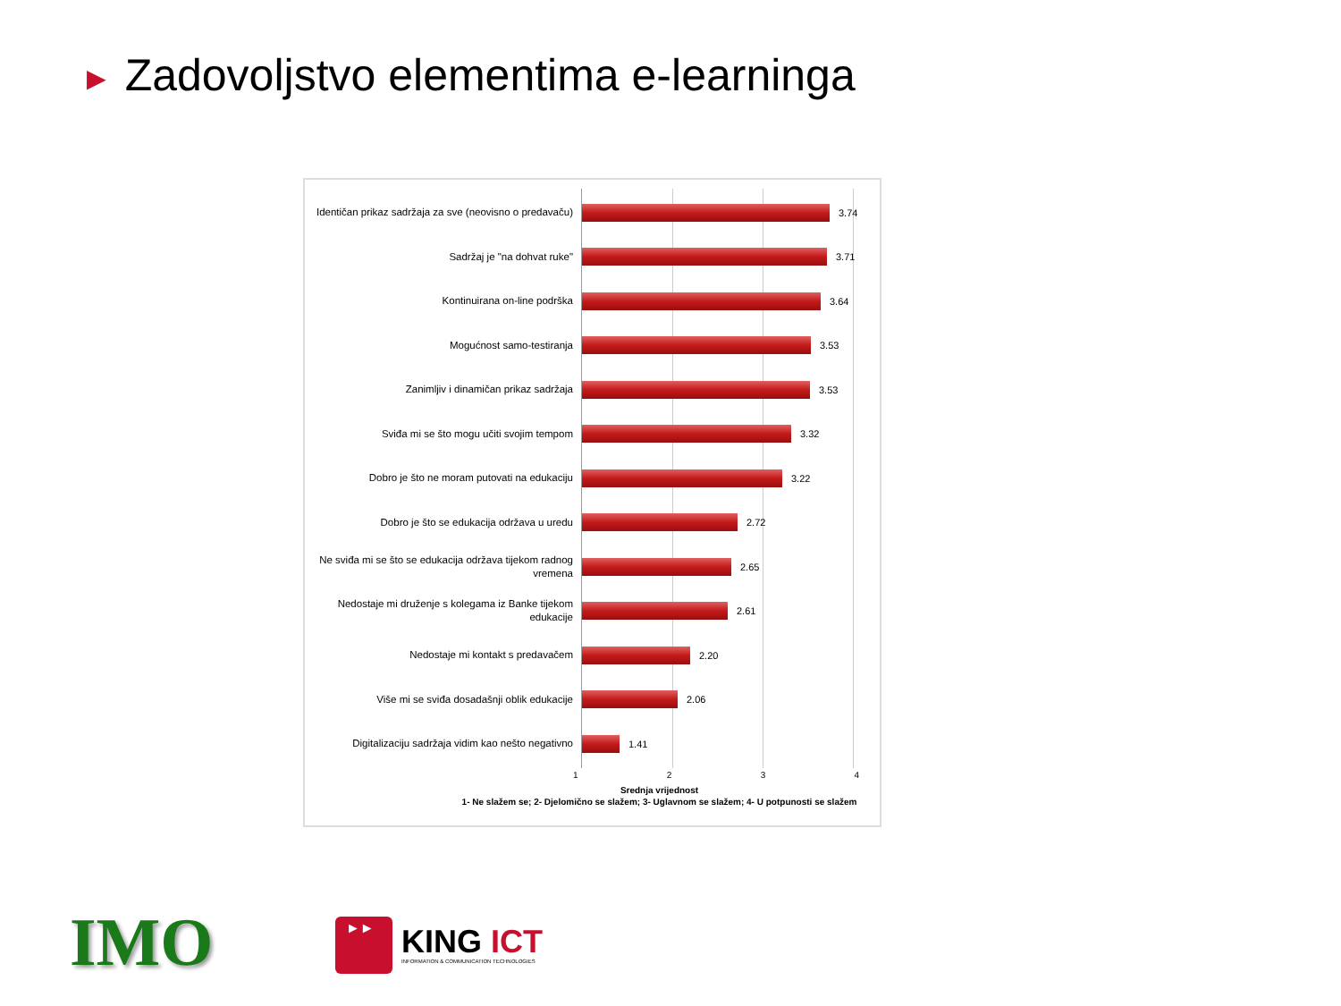► Zadovoljstvo elementima e-learninga
Identičan prikaz sadržaja za sve (neovisno o predavaču)
3.74
Sadržaj je "na dohvat ruke"
3.71
Kontinuirana on-line podrška
3.64
Mogućnost samo-testiranja
3.53
Zanimljiv i dinamičan prikaz sadržaja
3.53
Sviđa mi se što mogu učiti svojim tempom
3.32
Dobro je što ne moram putovati na edukaciju
3.22
Dobro je što se edukacija održava u uredu
2.72
Ne sviđa mi se što se edukacija održava tijekom radnog vremena
2.65
Nedostaje mi druženje s kolegama iz Banke tijekom edukacije
2.61
Nedostaje mi kontakt s predavačem
2.20
Više mi se sviđa dosadašnji oblik edukacije
2.06
Digitalizaciju sadržaja vidim kao nešto negativno
1.41
1 2 3 4
Srednja vrijednost
1- Ne slažem se; 2- Djelomično se slažem; 3- Uglavnom se slažem; 4- U potpunosti se slažem
IMO
►►
KING ICT
INFORMATION & COMMUNICATION TECHNOLOGIES